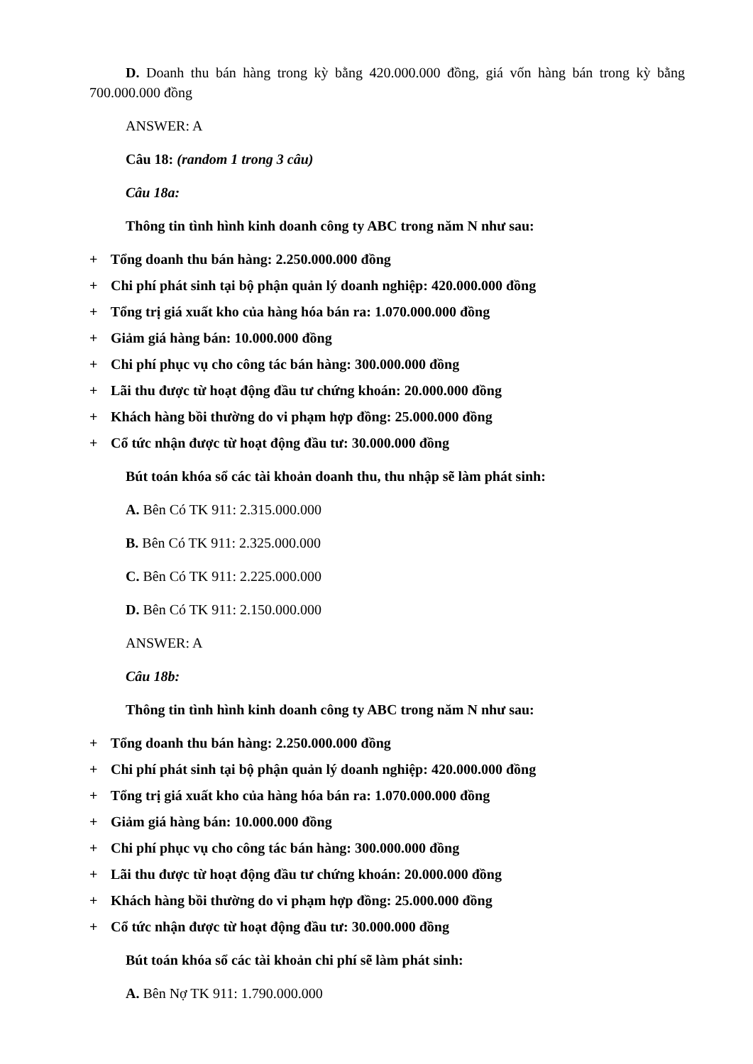D. Doanh thu bán hàng trong kỳ bằng 420.000.000 đồng, giá vốn hàng bán trong kỳ bằng 700.000.000 đồng
ANSWER: A
Câu 18: (random 1 trong 3 câu)
Câu 18a:
Thông tin tình hình kinh doanh công ty ABC trong năm N như sau:
+ Tổng doanh thu bán hàng: 2.250.000.000 đồng
+ Chi phí phát sinh tại bộ phận quản lý doanh nghiệp: 420.000.000 đồng
+ Tổng trị giá xuất kho của hàng hóa bán ra: 1.070.000.000 đồng
+ Giảm giá hàng bán: 10.000.000 đồng
+ Chi phí phục vụ cho công tác bán hàng: 300.000.000 đồng
+ Lãi thu được từ hoạt động đầu tư chứng khoán: 20.000.000 đồng
+ Khách hàng bồi thường do vi phạm hợp đồng: 25.000.000 đồng
+ Cổ tức nhận được từ hoạt động đầu tư: 30.000.000 đồng
Bút toán khóa sổ các tài khoản doanh thu, thu nhập sẽ làm phát sinh:
A. Bên Có TK 911: 2.315.000.000
B. Bên Có TK 911: 2.325.000.000
C. Bên Có TK 911: 2.225.000.000
D. Bên Có TK 911: 2.150.000.000
ANSWER: A
Câu 18b:
Thông tin tình hình kinh doanh công ty ABC trong năm N như sau:
+ Tổng doanh thu bán hàng: 2.250.000.000 đồng
+ Chi phí phát sinh tại bộ phận quản lý doanh nghiệp: 420.000.000 đồng
+ Tổng trị giá xuất kho của hàng hóa bán ra: 1.070.000.000 đồng
+ Giảm giá hàng bán: 10.000.000 đồng
+ Chi phí phục vụ cho công tác bán hàng: 300.000.000 đồng
+ Lãi thu được từ hoạt động đầu tư chứng khoán: 20.000.000 đồng
+ Khách hàng bồi thường do vi phạm hợp đồng: 25.000.000 đồng
+ Cổ tức nhận được từ hoạt động đầu tư: 30.000.000 đồng
Bút toán khóa sổ các tài khoản chi phí sẽ làm phát sinh:
A. Bên Nợ TK 911: 1.790.000.000